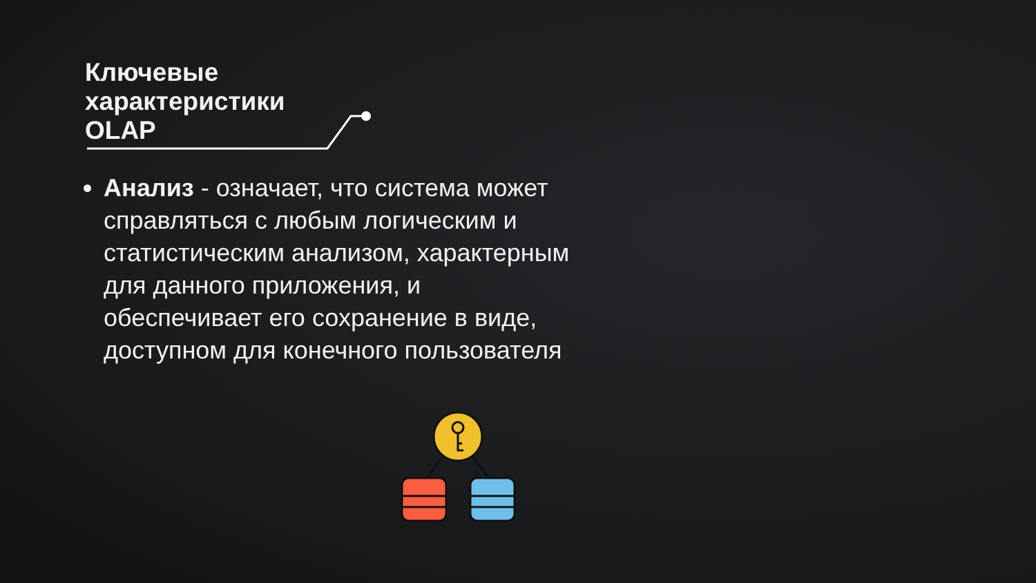Ключевые
характеристики
OLAP
Анализ - означает, что система может справляться с любым логическим и статистическим анализом, характерным для данного приложения, и обеспечивает его сохранение в виде, доступном для конечного пользователя